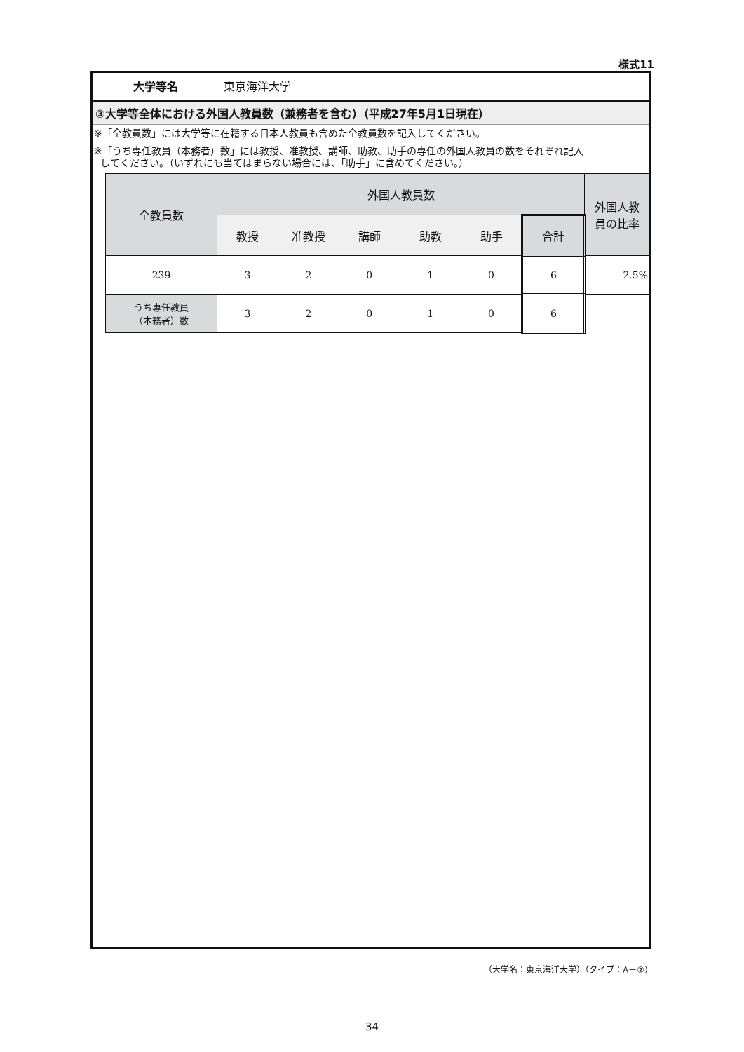様式11
大学等名 東京海洋大学
③大学等全体における外国人教員数（兼務者を含む）（平成27年5月1日現在）
※「全教員数」には大学等に在籍する日本人教員も含めた全教員数を記入してください。
※「うち専任教員（本務者）数」には教授、准教授、講師、助教、助手の専任の外国人教員の数をそれぞれ記入
してください。（いずれにも当てはまらない場合には、「助手」に含めてください。）
| 全教員数 | 外国人教員数 | | | | | | 外国人教 員の比率 |
| --- | --- | --- | --- | --- | --- | --- | --- |
| | 教授 | 准教授 | 講師 | 助教 | 助手 | 合計 | |
| 239 | 3 | 2 | 0 | 1 | 0 | 6 | 2.5% |
| うち専任教員 （本務者）数 | 3 | 2 | 0 | 1 | 0 | 6 | |
（大学名：東京海洋大学）（タイプ：A－②）
34